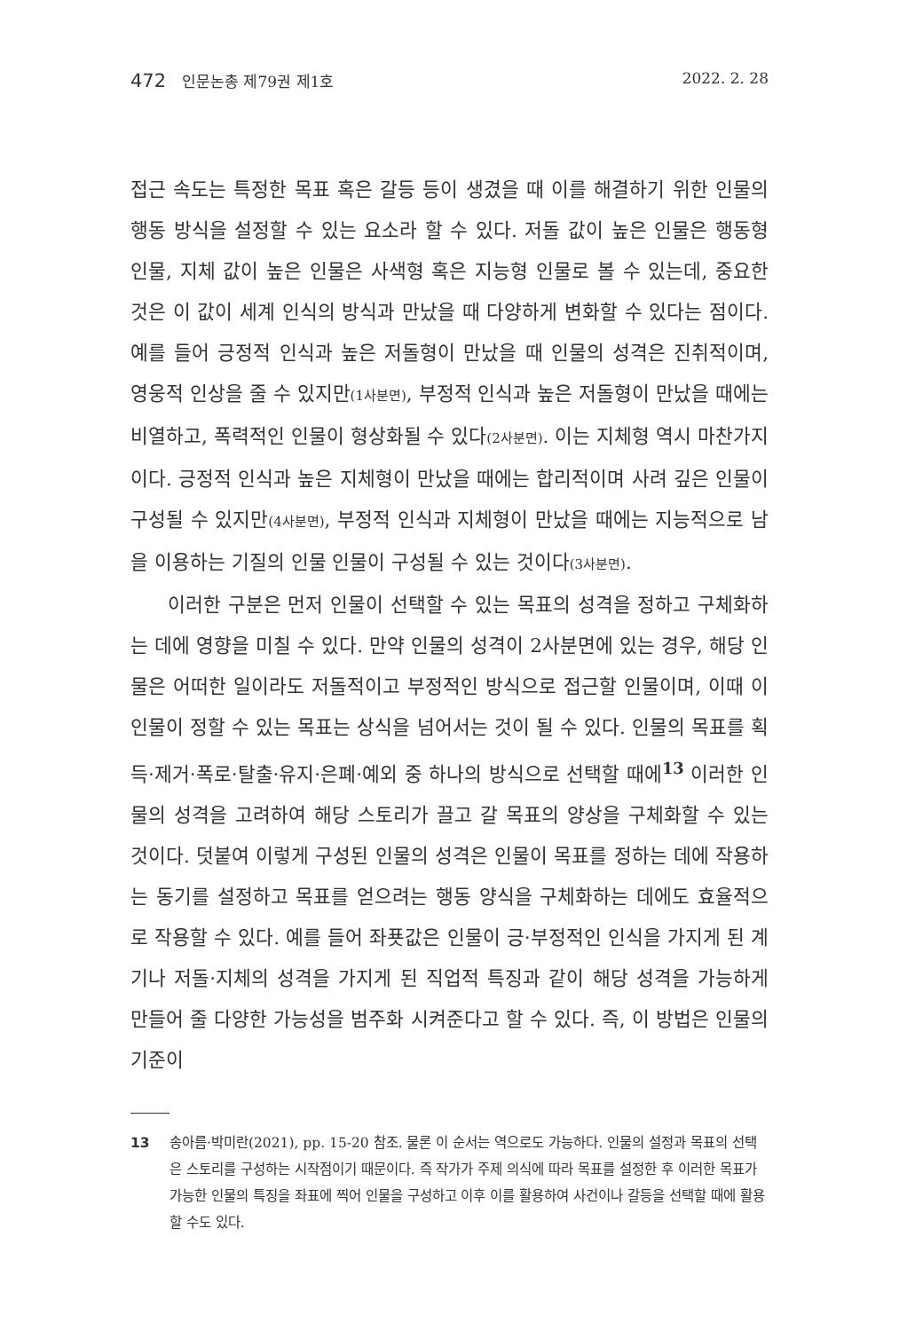472 인문논총 제79권 제1호 2022. 2. 28
접근 속도는 특정한 목표 혹은 갈등 등이 생겼을 때 이를 해결하기 위한 인물의 행동 방식을 설정할 수 있는 요소라 할 수 있다. 저돌 값이 높은 인물은 행동형 인물, 지체 값이 높은 인물은 사색형 혹은 지능형 인물로 볼 수 있는데, 중요한 것은 이 값이 세계 인식의 방식과 만났을 때 다양하게 변화할 수 있다는 점이다. 예를 들어 긍정적 인식과 높은 저돌형이 만났을 때 인물의 성격은 진취적이며, 영웅적 인상을 줄 수 있지만(1사분면), 부정적 인식과 높은 저돌형이 만났을 때에는 비열하고, 폭력적인 인물이 형상화될 수 있다(2사분면). 이는 지체형 역시 마찬가지이다. 긍정적 인식과 높은 지체형이 만났을 때에는 합리적이며 사려 깊은 인물이 구성될 수 있지만(4사분면), 부정적 인식과 지체형이 만났을 때에는 지능적으로 남을 이용하는 기질의 인물 인물이 구성될 수 있는 것이다(3사분면).
이러한 구분은 먼저 인물이 선택할 수 있는 목표의 성격을 정하고 구체화하는 데에 영향을 미칠 수 있다. 만약 인물의 성격이 2사분면에 있는 경우, 해당 인물은 어떠한 일이라도 저돌적이고 부정적인 방식으로 접근할 인물이며, 이때 이 인물이 정할 수 있는 목표는 상식을 넘어서는 것이 될 수 있다. 인물의 목표를 획득·제거·폭로·탈출·유지·은폐·예외 중 하나의 방식으로 선택할 때에<sup>13</sup> 이러한 인물의 성격을 고려하여 해당 스토리가 끌고 갈 목표의 양상을 구체화할 수 있는 것이다. 덧붙여 이렇게 구성된 인물의 성격은 인물이 목표를 정하는 데에 작용하는 동기를 설정하고 목표를 얻으려는 행동 양식을 구체화하는 데에도 효율적으로 작용할 수 있다. 예를 들어 좌푯값은 인물이 긍·부정적인 인식을 가지게 된 계기나 저돌·지체의 성격을 가지게 된 직업적 특징과 같이 해당 성격을 가능하게 만들어 줄 다양한 가능성을 범주화 시켜준다고 할 수 있다. 즉, 이 방법은 인물의 기준이
13 송아름·박미란(2021), pp. 15-20 참조. 물론 이 순서는 역으로도 가능하다. 인물의 설정과 목표의 선택은 스토리를 구성하는 시작점이기 때문이다. 즉 작가가 주제 의식에 따라 목표를 설정한 후 이러한 목표가 가능한 인물의 특징을 좌표에 찍어 인물을 구성하고 이후 이를 활용하여 사건이나 갈등을 선택할 때에 활용할 수도 있다.